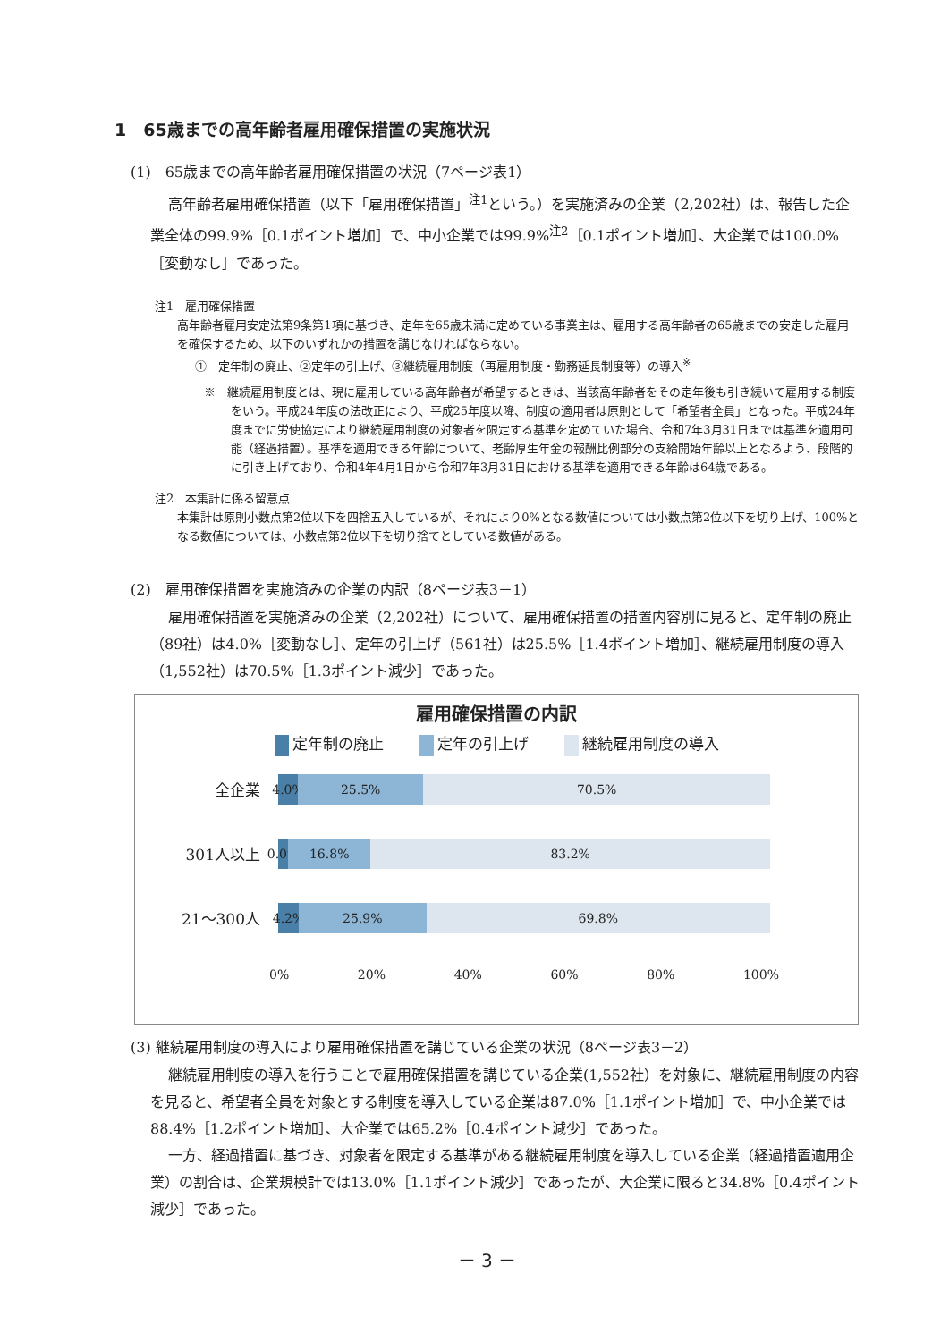1　65歳までの高年齢者雇用確保措置の実施状況
(1)　65歳までの高年齢者雇用確保措置の状況（7ページ表1）
高年齢者雇用確保措置（以下「雇用確保措置」<sup>注1</sup>という。）を実施済みの企業（2,202社）は、報告した企業全体の99.9%［0.1ポイント増加］で、中小企業では99.9%<sup>注2</sup>［0.1ポイント増加］、大企業では100.0%［変動なし］であった。
注1　雇用確保措置
高年齢者雇用安定法第9条第1項に基づき、定年を65歳未満に定めている事業主は、雇用する高年齢者の65歳までの安定した雇用を確保するため、以下のいずれかの措置を講じなければならない。
①　定年制の廃止、②定年の引上げ、③継続雇用制度（再雇用制度・勤務延長制度等）の導入<sup>※</sup>
※　継続雇用制度とは、現に雇用している高年齢者が希望するときは、当該高年齢者をその定年後も引き続いて雇用する制度をいう。平成24年度の法改正により、平成25年度以降、制度の適用者は原則として「希望者全員」となった。平成24年度までに労使協定により継続雇用制度の対象者を限定する基準を定めていた場合、令和7年3月31日までは基準を適用可能（経過措置）。基準を適用できる年齢について、老齢厚生年金の報酬比例部分の支給開始年齢以上となるよう、段階的に引き上げており、令和4年4月1日から令和7年3月31日における基準を適用できる年齢は64歳である。
注2　本集計に係る留意点
本集計は原則小数点第2位以下を四捨五入しているが、それにより0%となる数値については小数点第2位以下を切り上げ、100%となる数値については、小数点第2位以下を切り捨てとしている数値がある。
(2)　雇用確保措置を実施済みの企業の内訳（8ページ表3－1）
雇用確保措置を実施済みの企業（2,202社）について、雇用確保措置の措置内容別に見ると、定年制の廃止（89社）は4.0%［変動なし］、定年の引上げ（561社）は25.5%［1.4ポイント増加］、継続雇用制度の導入（1,552社）は70.5%［1.3ポイント減少］であった。
雇用確保措置の内訳
定年制の廃止 定年の引上げ 継続雇用制度の導入
全企業
4.0% 25.5% 70.5%
301人以上
0.0% 16.8% 83.2%
21～300人
4.2% 25.9% 69.8%
0% 20% 40% 60% 80% 100%
(3) 継続雇用制度の導入により雇用確保措置を講じている企業の状況（8ページ表3－2）
継続雇用制度の導入を行うことで雇用確保措置を講じている企業(1,552社）を対象に、継続雇用制度の内容を見ると、希望者全員を対象とする制度を導入している企業は87.0%［1.1ポイント増加］で、中小企業では88.4%［1.2ポイント増加］、大企業では65.2%［0.4ポイント減少］であった。
一方、経過措置に基づき、対象者を限定する基準がある継続雇用制度を導入している企業（経過措置適用企業）の割合は、企業規模計では13.0%［1.1ポイント減少］であったが、大企業に限ると34.8%［0.4ポイント減少］であった。
－ 3 －